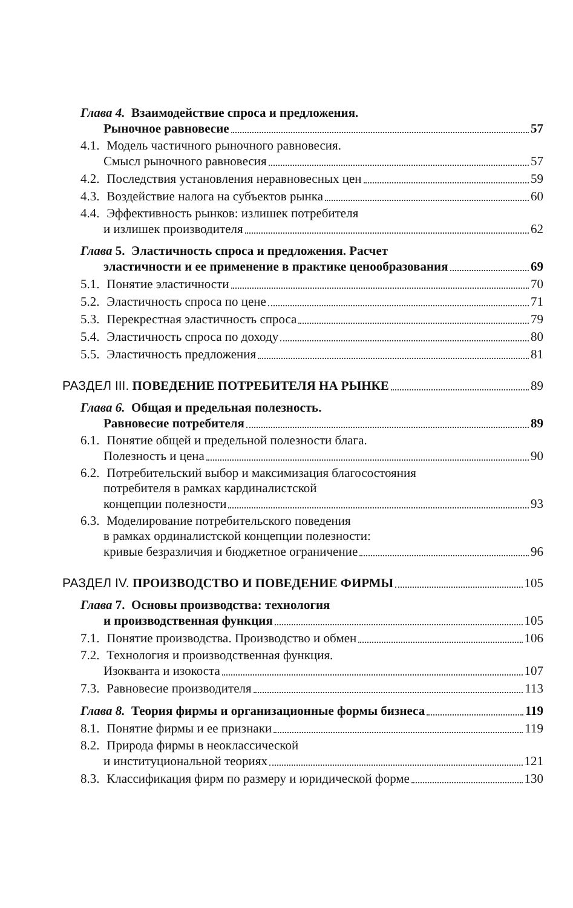Глава 4. Взаимодействие спроса и предложения.
Рыночное равновесие 57
4.1. Модель частичного рыночного равновесия.
Смысл рыночного равновесия 57
4.2. Последствия установления неравновесных цен 59
4.3. Воздействие налога на субъектов рынка 60
4.4. Эффективность рынков: излишек потребителя
и излишек производителя 62
Глава 5. Эластичность спроса и предложения. Расчет
эластичности и ее применение в практике ценообразования 69
5.1. Понятие эластичности 70
5.2. Эластичность спроса по цене 71
5.3. Перекрестная эластичность спроса 79
5.4. Эластичность спроса по доходу 80
5.5. Эластичность предложения 81
РАЗДЕЛ III. ПОВЕДЕНИЕ ПОТРЕБИТЕЛЯ НА РЫНКЕ 89
Глава 6. Общая и предельная полезность.
Равновесие потребителя 89
6.1. Понятие общей и предельной полезности блага.
Полезность и цена 90
6.2. Потребительский выбор и максимизация благосостояния
потребителя в рамках кардиналистской
концепции полезности 93
6.3. Моделирование потребительского поведения
в рамках ординалистской концепции полезности:
кривые безразличия и бюджетное ограничение 96
РАЗДЕЛ IV. ПРОИЗВОДСТВО И ПОВЕДЕНИЕ ФИРМЫ 105
Глава 7. Основы производства: технология
и производственная функция 105
7.1. Понятие производства. Производство и обмен 106
7.2. Технология и производственная функция.
Изокванта и изокоста 107
7.3. Равновесие производителя 113
Глава 8. Теория фирмы и организационные формы бизнеса 119
8.1. Понятие фирмы и ее признаки 119
8.2. Природа фирмы в неоклассической
и институциональной теориях 121
8.3. Классификация фирм по размеру и юридической форме 130